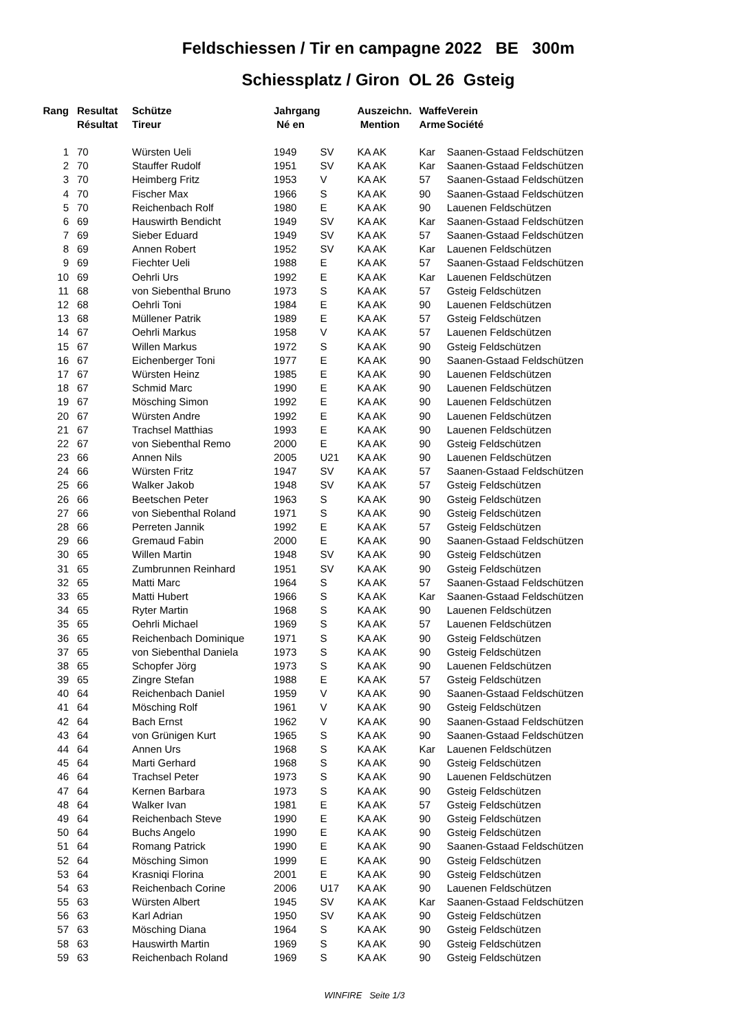Feldschiessen / Tir en campagne 2022 BE 300m
Schiessplatz / Giron OL 26 Gsteig
| Rang | Resultat | Schütze | Jahrgang | | Auszeichn. | Waffe | Verein |
| --- | --- | --- | --- | --- | --- | --- | --- |
| | Résultat | Tireur | Né en | | Mention | Arme | Société |
| 1 | 70 | Würsten Ueli | 1949 | SV | KA AK | Kar | Saanen-Gstaad Feldschützen |
| 2 | 70 | Stauffer Rudolf | 1951 | SV | KA AK | Kar | Saanen-Gstaad Feldschützen |
| 3 | 70 | Heimberg Fritz | 1953 | V | KA AK | 57 | Saanen-Gstaad Feldschützen |
| 4 | 70 | Fischer Max | 1966 | S | KA AK | 90 | Saanen-Gstaad Feldschützen |
| 5 | 70 | Reichenbach Rolf | 1980 | E | KA AK | 90 | Lauenen Feldschützen |
| 6 | 69 | Hauswirth Bendicht | 1949 | SV | KA AK | Kar | Saanen-Gstaad Feldschützen |
| 7 | 69 | Sieber Eduard | 1949 | SV | KA AK | 57 | Saanen-Gstaad Feldschützen |
| 8 | 69 | Annen Robert | 1952 | SV | KA AK | Kar | Lauenen Feldschützen |
| 9 | 69 | Fiechter Ueli | 1988 | E | KA AK | 57 | Saanen-Gstaad Feldschützen |
| 10 | 69 | Oehrli Urs | 1992 | E | KA AK | Kar | Lauenen Feldschützen |
| 11 | 68 | von Siebenthal Bruno | 1973 | S | KA AK | 57 | Gsteig Feldschützen |
| 12 | 68 | Oehrli Toni | 1984 | E | KA AK | 90 | Lauenen Feldschützen |
| 13 | 68 | Müllener Patrik | 1989 | E | KA AK | 57 | Gsteig Feldschützen |
| 14 | 67 | Oehrli Markus | 1958 | V | KA AK | 57 | Lauenen Feldschützen |
| 15 | 67 | Willen Markus | 1972 | S | KA AK | 90 | Gsteig Feldschützen |
| 16 | 67 | Eichenberger Toni | 1977 | E | KA AK | 90 | Saanen-Gstaad Feldschützen |
| 17 | 67 | Würsten Heinz | 1985 | E | KA AK | 90 | Lauenen Feldschützen |
| 18 | 67 | Schmid Marc | 1990 | E | KA AK | 90 | Lauenen Feldschützen |
| 19 | 67 | Mösching Simon | 1992 | E | KA AK | 90 | Lauenen Feldschützen |
| 20 | 67 | Würsten Andre | 1992 | E | KA AK | 90 | Lauenen Feldschützen |
| 21 | 67 | Trachsel Matthias | 1993 | E | KA AK | 90 | Lauenen Feldschützen |
| 22 | 67 | von Siebenthal Remo | 2000 | E | KA AK | 90 | Gsteig Feldschützen |
| 23 | 66 | Annen Nils | 2005 | U21 | KA AK | 90 | Lauenen Feldschützen |
| 24 | 66 | Würsten Fritz | 1947 | SV | KA AK | 57 | Saanen-Gstaad Feldschützen |
| 25 | 66 | Walker Jakob | 1948 | SV | KA AK | 57 | Gsteig Feldschützen |
| 26 | 66 | Beetschen Peter | 1963 | S | KA AK | 90 | Gsteig Feldschützen |
| 27 | 66 | von Siebenthal Roland | 1971 | S | KA AK | 90 | Gsteig Feldschützen |
| 28 | 66 | Perreten Jannik | 1992 | E | KA AK | 57 | Gsteig Feldschützen |
| 29 | 66 | Gremaud Fabin | 2000 | E | KA AK | 90 | Saanen-Gstaad Feldschützen |
| 30 | 65 | Willen Martin | 1948 | SV | KA AK | 90 | Gsteig Feldschützen |
| 31 | 65 | Zumbrunnen Reinhard | 1951 | SV | KA AK | 90 | Gsteig Feldschützen |
| 32 | 65 | Matti Marc | 1964 | S | KA AK | 57 | Saanen-Gstaad Feldschützen |
| 33 | 65 | Matti Hubert | 1966 | S | KA AK | Kar | Saanen-Gstaad Feldschützen |
| 34 | 65 | Ryter Martin | 1968 | S | KA AK | 90 | Lauenen Feldschützen |
| 35 | 65 | Oehrli Michael | 1969 | S | KA AK | 57 | Lauenen Feldschützen |
| 36 | 65 | Reichenbach Dominique | 1971 | S | KA AK | 90 | Gsteig Feldschützen |
| 37 | 65 | von Siebenthal Daniela | 1973 | S | KA AK | 90 | Gsteig Feldschützen |
| 38 | 65 | Schopfer Jörg | 1973 | S | KA AK | 90 | Lauenen Feldschützen |
| 39 | 65 | Zingre Stefan | 1988 | E | KA AK | 57 | Gsteig Feldschützen |
| 40 | 64 | Reichenbach Daniel | 1959 | V | KA AK | 90 | Saanen-Gstaad Feldschützen |
| 41 | 64 | Mösching Rolf | 1961 | V | KA AK | 90 | Gsteig Feldschützen |
| 42 | 64 | Bach Ernst | 1962 | V | KA AK | 90 | Saanen-Gstaad Feldschützen |
| 43 | 64 | von Grünigen Kurt | 1965 | S | KA AK | 90 | Saanen-Gstaad Feldschützen |
| 44 | 64 | Annen Urs | 1968 | S | KA AK | Kar | Lauenen Feldschützen |
| 45 | 64 | Marti Gerhard | 1968 | S | KA AK | 90 | Gsteig Feldschützen |
| 46 | 64 | Trachsel Peter | 1973 | S | KA AK | 90 | Lauenen Feldschützen |
| 47 | 64 | Kernen Barbara | 1973 | S | KA AK | 90 | Gsteig Feldschützen |
| 48 | 64 | Walker Ivan | 1981 | E | KA AK | 57 | Gsteig Feldschützen |
| 49 | 64 | Reichenbach Steve | 1990 | E | KA AK | 90 | Gsteig Feldschützen |
| 50 | 64 | Buchs Angelo | 1990 | E | KA AK | 90 | Gsteig Feldschützen |
| 51 | 64 | Romang Patrick | 1990 | E | KA AK | 90 | Saanen-Gstaad Feldschützen |
| 52 | 64 | Mösching Simon | 1999 | E | KA AK | 90 | Gsteig Feldschützen |
| 53 | 64 | Krasniqi Florina | 2001 | E | KA AK | 90 | Gsteig Feldschützen |
| 54 | 63 | Reichenbach Corine | 2006 | U17 | KA AK | 90 | Lauenen Feldschützen |
| 55 | 63 | Würsten Albert | 1945 | SV | KA AK | Kar | Saanen-Gstaad Feldschützen |
| 56 | 63 | Karl Adrian | 1950 | SV | KA AK | 90 | Gsteig Feldschützen |
| 57 | 63 | Mösching Diana | 1964 | S | KA AK | 90 | Gsteig Feldschützen |
| 58 | 63 | Hauswirth Martin | 1969 | S | KA AK | 90 | Gsteig Feldschützen |
| 59 | 63 | Reichenbach Roland | 1969 | S | KA AK | 90 | Gsteig Feldschützen |
WINFIRE Seite 1/3